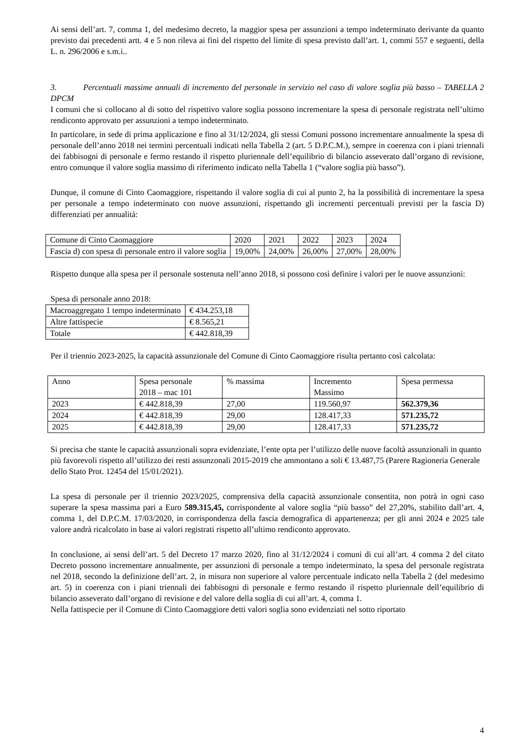Ai sensi dell’art. 7, comma 1, del medesimo decreto, la maggior spesa per assunzioni a tempo indeterminato derivante da quanto previsto dai precedenti artt. 4 e 5 non rileva ai fini del rispetto del limite di spesa previsto dall’art. 1, commi 557 e seguenti, della L. n. 296/2006 e s.m.i..
3. Percentuali massime annuali di incremento del personale in servizio nel caso di valore soglia più basso – TABELLA 2 DPCM
I comuni che si collocano al di sotto del rispettivo valore soglia possono incrementare la spesa di personale registrata nell’ultimo rendiconto approvato per assunzioni a tempo indeterminato.
In particolare, in sede di prima applicazione e fino al 31/12/2024, gli stessi Comuni possono incrementare annualmente la spesa di personale dell’anno 2018 nei termini percentuali indicati nella Tabella 2 (art. 5 D.P.C.M.), sempre in coerenza con i piani triennali dei fabbisogni di personale e fermo restando il rispetto pluriennale dell’equilibrio di bilancio asseverato dall’organo di revisione, entro comunque il valore soglia massimo di riferimento indicato nella Tabella 1 (“valore soglia più basso”).
Dunque, il comune di Cinto Caomaggiore, rispettando il valore soglia di cui al punto 2, ha la possibilità di incrementare la spesa per personale a tempo indeterminato con nuove assunzioni, rispettando gli incrementi percentuali previsti per la fascia D) differenziati per annualità:
| Comune di Cinto Caomaggiore | 2020 | 2021 | 2022 | 2023 | 2024 |
| Fascia d) con spesa di personale entro il valore soglia | 19,00% | 24,00% | 26,00% | 27,00% | 28,00% |
Rispetto dunque alla spesa per il personale sostenuta nell’anno 2018, si possono così definire i valori per le nuove assunzioni:
Spesa di personale anno 2018:
| Macroaggregato 1 tempo indeterminato | € 434.253,18 |
| Altre fattispecie | € 8.565,21 |
| Totale | € 442.818,39 |
Per il triennio 2023-2025, la capacità assunzionale del Comune di Cinto Caomaggiore risulta pertanto così calcolata:
| Anno | Spesa personale 2018 – mac 101 | % massima | Incremento Massimo | Spesa permessa |
| 2023 | € 442.818,39 | 27,00 | 119.560,97 | 562.379,36 |
| 2024 | € 442.818,39 | 29,00 | 128.417,33 | 571.235,72 |
| 2025 | € 442.818,39 | 29,00 | 128.417,33 | 571.235,72 |
Si precisa che stante le capacità assunzionali sopra evidenziate, l’ente opta per l’utilizzo delle nuove facoltà assunzionali in quanto più favorevoli rispetto all’utilizzo dei resti assunzonali 2015-2019 che ammontano a soli € 13.487,75 (Parere Ragioneria Generale dello Stato Prot. 12454 del 15/01/2021).
La spesa di personale per il triennio 2023/2025, comprensiva della capacità assunzionale consentita, non potrà in ogni caso superare la spesa massima pari a Euro 589.315,45, corrispondente al valore soglia “più basso” del 27,20%, stabilito dall’art. 4, comma 1, del D.P.C.M. 17/03/2020, in corrispondenza della fascia demografica di appartenenza; per gli anni 2024 e 2025 tale valore andrà ricalcolato in base ai valori registrati rispetto all’ultimo rendiconto approvato.
In conclusione, ai sensi dell’art. 5 del Decreto 17 marzo 2020, fino al 31/12/2024 i comuni di cui all’art. 4 comma 2 del citato Decreto possono incrementare annualmente, per assunzioni di personale a tempo indeterminato, la spesa del personale registrata nel 2018, secondo la definizione dell’art. 2, in misura non superiore al valore percentuale indicato nella Tabella 2 (del medesimo art. 5) in coerenza con i piani triennali dei fabbisogni di personale e fermo restando il rispetto pluriennale dell’equilibrio di bilancio asseverato dall’organo di revisione e del valore della soglia di cui all’art. 4, comma 1.
Nella fattispecie per il Comune di Cinto Caomaggiore detti valori soglia sono evidenziati nel sotto riportato
4